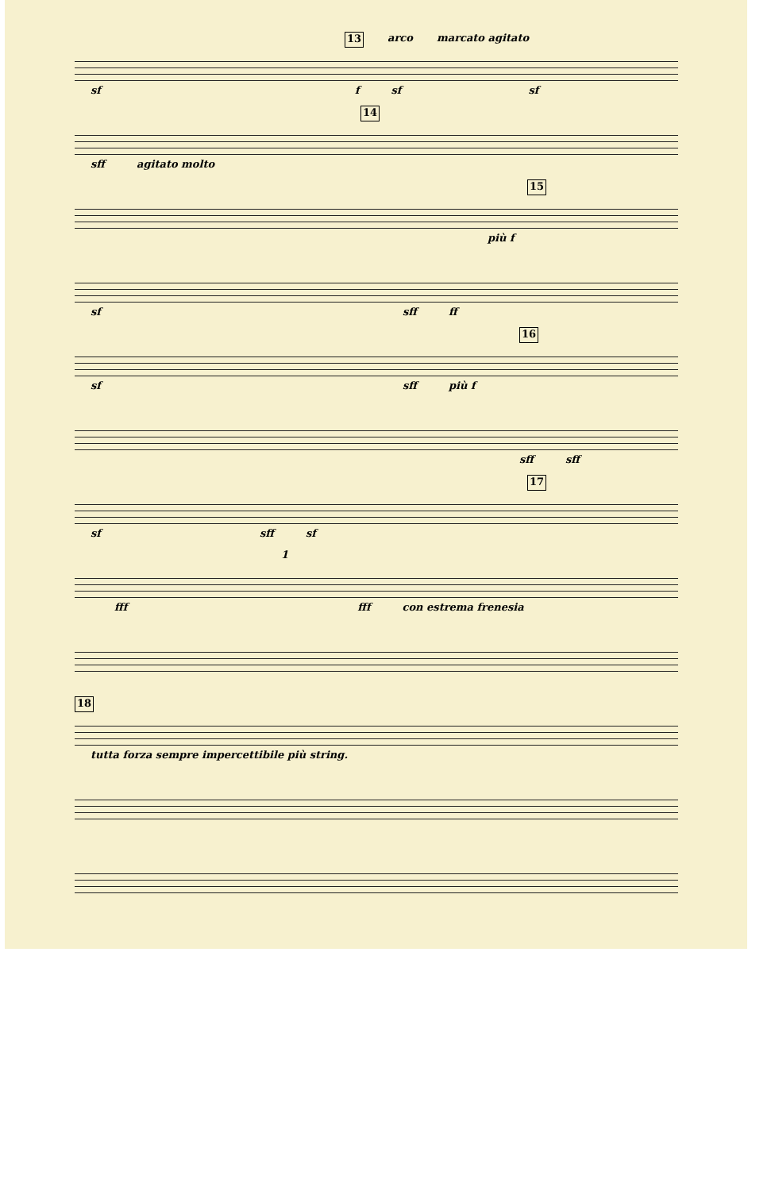13 arco marcato agitato
sf f sf sf
14
sff agitato molto
15
più f
sf sff ff
16
sf sff più f
sff sff
17
sf sff sf
1
fff fff con estrema frenesia
18
tutta forza sempre impercettibile più string.